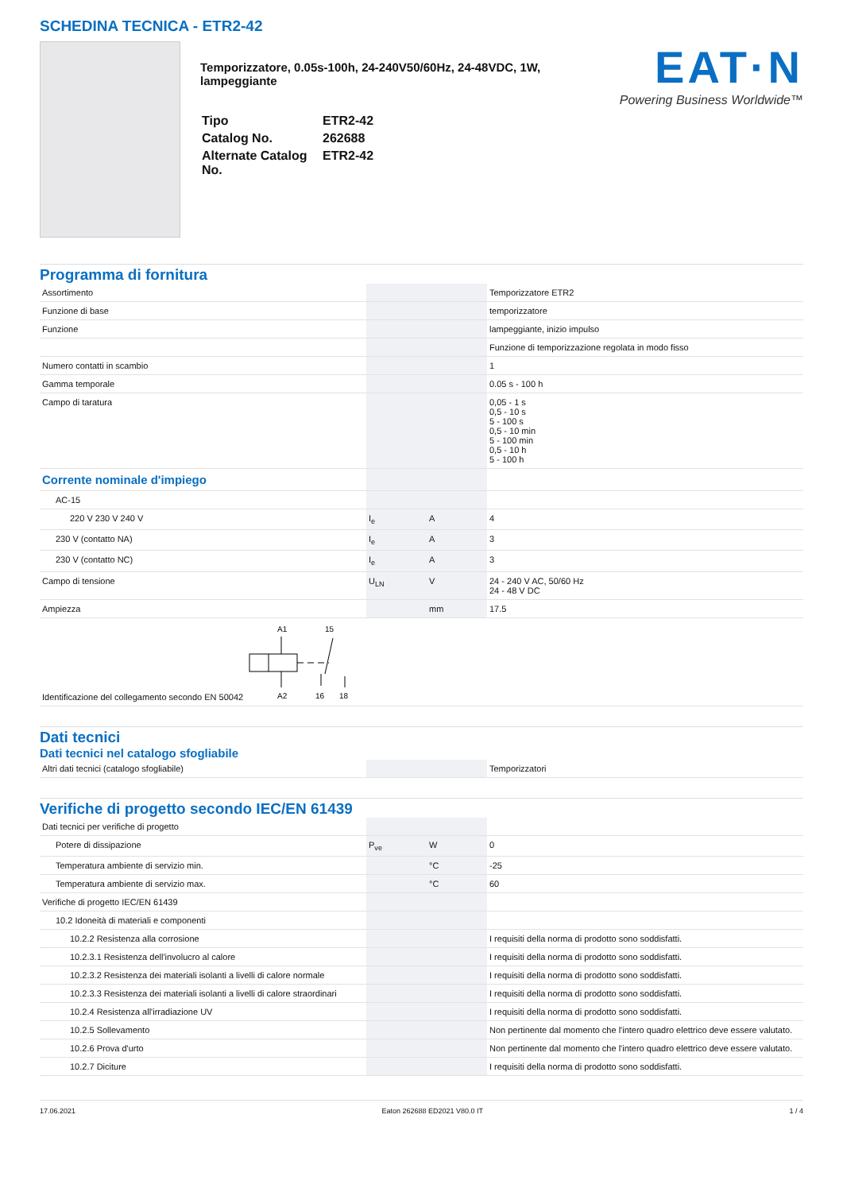SCHEDINA TECNICA - ETR2-42
Temporizzatore, 0.05s-100h, 24-240V50/60Hz, 24-48VDC, 1W, lampeggiante
| Tipo | ETR2-42 |
| Catalog No. | 262688 |
| Alternate Catalog No. | ETR2-42 |
EAT·N
Powering Business Worldwide™
Programma di fornitura
| Assortimento | | | Temporizzatore ETR2 |
| Funzione di base | | | temporizzatore |
| Funzione | | | lampeggiante, inizio impulso |
| | | | Funzione di temporizzazione regolata in modo fisso |
| Numero contatti in scambio | | | 1 |
| Gamma temporale | | | 0.05 s - 100 h |
| Campo di taratura | | | 0,05 - 1 s 0,5 - 10 s 5 - 100 s 0,5 - 10 min 5 - 100 min 0,5 - 10 h 5 - 100 h |
| Corrente nominale d'impiego | | | |
| AC-15 | | | |
| 220 V 230 V 240 V | I<sub>e</sub> | A | 4 |
| 230 V (contatto NA) | I<sub>e</sub> | A | 3 |
| 230 V (contatto NC) | I<sub>e</sub> | A | 3 |
| Campo di tensione | U<sub>LN</sub> | V | 24 - 240 V AC, 50/60 Hz 24 - 48 V DC |
| Ampiezza | | mm | 17.5 |
| Identificazione del collegamento secondo EN 50042 A1 15 A2 16 18 | | | |
Dati tecnici
Dati tecnici nel catalogo sfogliabile
| Altri dati tecnici (catalogo sfogliabile) | | | Temporizzatori |
Verifiche di progetto secondo IEC/EN 61439
| Dati tecnici per verifiche di progetto | | | |
| Potere di dissipazione | P<sub>ve</sub> | W | 0 |
| Temperatura ambiente di servizio min. | | °C | -25 |
| Temperatura ambiente di servizio max. | | °C | 60 |
| Verifiche di progetto IEC/EN 61439 | | | |
| 10.2 Idoneità di materiali e componenti | | | |
| 10.2.2 Resistenza alla corrosione | | | I requisiti della norma di prodotto sono soddisfatti. |
| 10.2.3.1 Resistenza dell'involucro al calore | | | I requisiti della norma di prodotto sono soddisfatti. |
| 10.2.3.2 Resistenza dei materiali isolanti a livelli di calore normale | | | I requisiti della norma di prodotto sono soddisfatti. |
| 10.2.3.3 Resistenza dei materiali isolanti a livelli di calore straordinari | | | I requisiti della norma di prodotto sono soddisfatti. |
| 10.2.4 Resistenza all'irradiazione UV | | | I requisiti della norma di prodotto sono soddisfatti. |
| 10.2.5 Sollevamento | | | Non pertinente dal momento che l'intero quadro elettrico deve essere valutato. |
| 10.2.6 Prova d'urto | | | Non pertinente dal momento che l'intero quadro elettrico deve essere valutato. |
| 10.2.7 Diciture | | | I requisiti della norma di prodotto sono soddisfatti. |
17.06.2021 Eaton 262688 ED2021 V80.0 IT 1 / 4